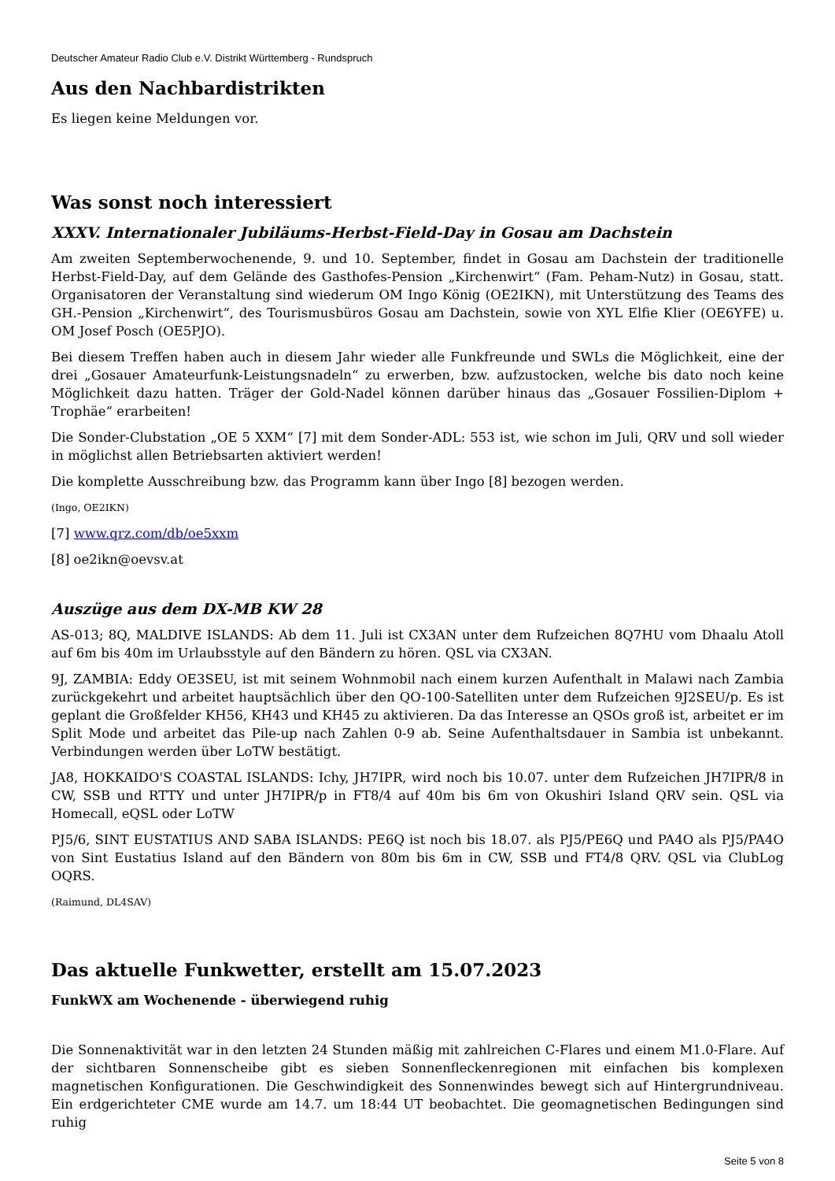Deutscher Amateur Radio Club e.V. Distrikt Württemberg - Rundspruch
Aus den Nachbardistrikten
Es liegen keine Meldungen vor.
Was sonst noch interessiert
XXXV. Internationaler Jubiläums-Herbst-Field-Day in Gosau am Dachstein
Am zweiten Septemberwochenende, 9. und 10. September, findet in Gosau am Dachstein der traditionelle Herbst-Field-Day, auf dem Gelände des Gasthofes-Pension „Kirchenwirt“ (Fam. Peham-Nutz) in Gosau, statt. Organisatoren der Veranstaltung sind wiederum OM Ingo König (OE2IKN), mit Unterstützung des Teams des GH.-Pension „Kirchenwirt“, des Tourismusbüros Gosau am Dachstein, sowie von XYL Elfie Klier (OE6YFE) u. OM Josef Posch (OE5PJO).
Bei diesem Treffen haben auch in diesem Jahr wieder alle Funkfreunde und SWLs die Möglichkeit, eine der drei „Gosauer Amateurfunk-Leistungsnadeln“ zu erwerben, bzw. aufzustocken, welche bis dato noch keine Möglichkeit dazu hatten. Träger der Gold-Nadel können darüber hinaus das „Gosauer Fossilien-Diplom + Trophäe“ erarbeiten!
Die Sonder-Clubstation „OE 5 XXM“ [7] mit dem Sonder-ADL: 553 ist, wie schon im Juli, QRV und soll wieder in möglichst allen Betriebsarten aktiviert werden!
Die komplette Ausschreibung bzw. das Programm kann über Ingo [8] bezogen werden.
(Ingo, OE2IKN)
[7] www.qrz.com/db/oe5xxm
[8] oe2ikn@oevsv.at
Auszüge aus dem DX-MB KW 28
AS-013; 8Q, MALDIVE ISLANDS: Ab dem 11. Juli ist CX3AN unter dem Rufzeichen 8Q7HU vom Dhaalu Atoll auf 6m bis 40m im Urlaubsstyle auf den Bändern zu hören. QSL via CX3AN.
9J, ZAMBIA: Eddy OE3SEU, ist mit seinem Wohnmobil nach einem kurzen Aufenthalt in Malawi nach Zambia zurückgekehrt und arbeitet hauptsächlich über den QO-100-Satelliten unter dem Rufzeichen 9J2SEU/p. Es ist geplant die Großfelder KH56, KH43 und KH45 zu aktivieren. Da das Interesse an QSOs groß ist, arbeitet er im Split Mode und arbeitet das Pile-up nach Zahlen 0-9 ab. Seine Aufenthaltsdauer in Sambia ist unbekannt. Verbindungen werden über LoTW bestätigt.
JA8, HOKKAIDO'S COASTAL ISLANDS: Ichy, JH7IPR, wird noch bis 10.07. unter dem Rufzeichen JH7IPR/8 in CW, SSB und RTTY und unter JH7IPR/p in FT8/4 auf 40m bis 6m von Okushiri Island QRV sein. QSL via Homecall, eQSL oder LoTW
PJ5/6, SINT EUSTATIUS AND SABA ISLANDS: PE6Q ist noch bis 18.07. als PJ5/PE6Q und PA4O als PJ5/PA4O von Sint Eustatius Island auf den Bändern von 80m bis 6m in CW, SSB und FT4/8 QRV. QSL via ClubLog OQRS.
(Raimund, DL4SAV)
Das aktuelle Funkwetter, erstellt am 15.07.2023
FunkWX am Wochenende - überwiegend ruhig
Die Sonnenaktivität war in den letzten 24 Stunden mäßig mit zahlreichen C-Flares und einem M1.0-Flare. Auf der sichtbaren Sonnenscheibe gibt es sieben Sonnenfleckenregionen mit einfachen bis komplexen magnetischen Konfigurationen. Die Geschwindigkeit des Sonnenwindes bewegt sich auf Hintergrundniveau. Ein erdgerichteter CME wurde am 14.7. um 18:44 UT beobachtet. Die geomagnetischen Bedingungen sind ruhig
Seite 5 von 8